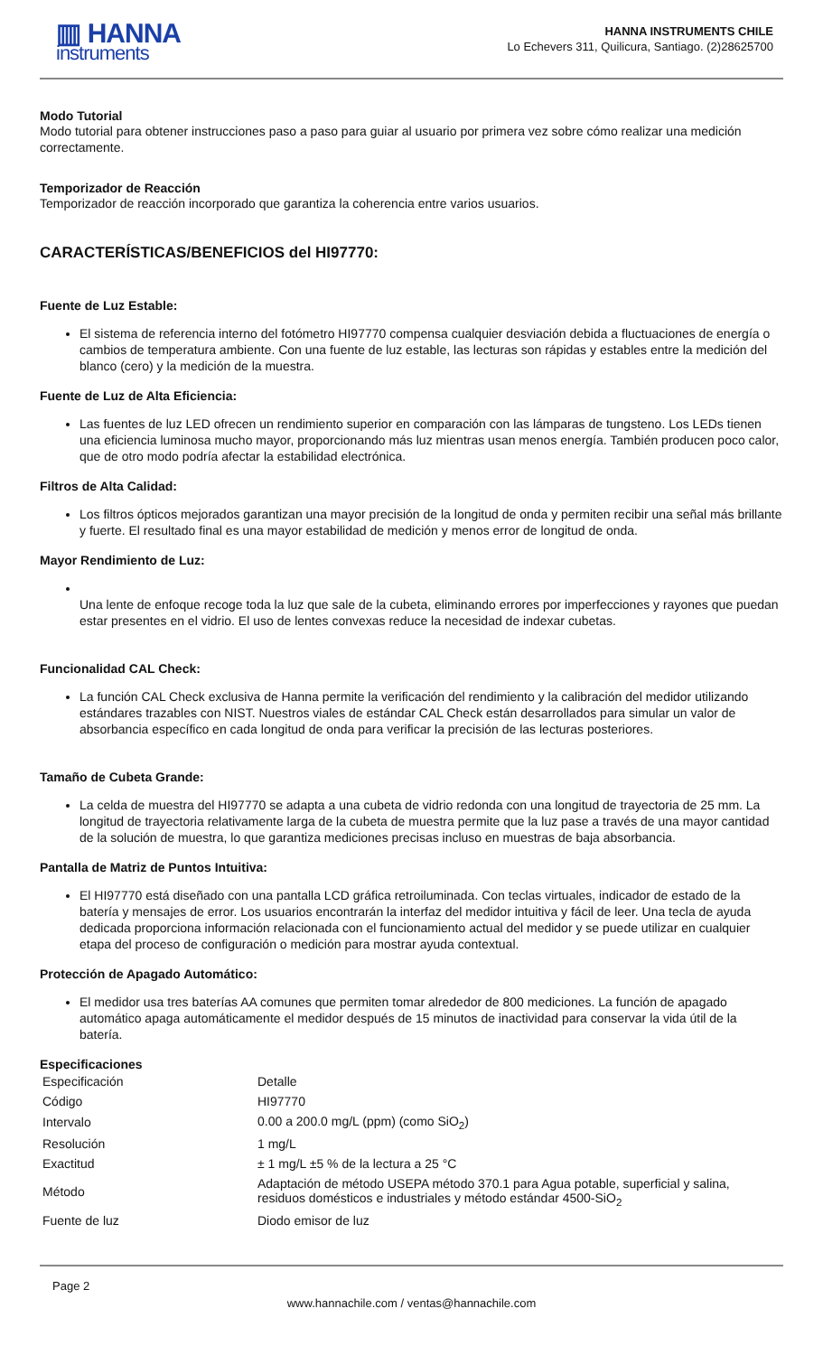▥ HANNA
instruments
HANNA INSTRUMENTS CHILE
Lo Echevers 311, Quilicura, Santiago. (2)28625700
Modo Tutorial
Modo tutorial para obtener instrucciones paso a paso para guiar al usuario por primera vez sobre cómo realizar una medición correctamente.
Temporizador de Reacción
Temporizador de reacción incorporado que garantiza la coherencia entre varios usuarios.
CARACTERÍSTICAS/BENEFICIOS del HI97770:
Fuente de Luz Estable:
El sistema de referencia interno del fotómetro HI97770 compensa cualquier desviación debida a fluctuaciones de energía o cambios de temperatura ambiente. Con una fuente de luz estable, las lecturas son rápidas y estables entre la medición del blanco (cero) y la medición de la muestra.
Fuente de Luz de Alta Eficiencia:
Las fuentes de luz LED ofrecen un rendimiento superior en comparación con las lámparas de tungsteno. Los LEDs tienen una eficiencia luminosa mucho mayor, proporcionando más luz mientras usan menos energía. También producen poco calor, que de otro modo podría afectar la estabilidad electrónica.
Filtros de Alta Calidad:
Los filtros ópticos mejorados garantizan una mayor precisión de la longitud de onda y permiten recibir una señal más brillante y fuerte. El resultado final es una mayor estabilidad de medición y menos error de longitud de onda.
Mayor Rendimiento de Luz:
Una lente de enfoque recoge toda la luz que sale de la cubeta, eliminando errores por imperfecciones y rayones que puedan estar presentes en el vidrio. El uso de lentes convexas reduce la necesidad de indexar cubetas.
Funcionalidad CAL Check:
La función CAL Check exclusiva de Hanna permite la verificación del rendimiento y la calibración del medidor utilizando estándares trazables con NIST. Nuestros viales de estándar CAL Check están desarrollados para simular un valor de absorbancia específico en cada longitud de onda para verificar la precisión de las lecturas posteriores.
Tamaño de Cubeta Grande:
La celda de muestra del HI97770 se adapta a una cubeta de vidrio redonda con una longitud de trayectoria de 25 mm. La longitud de trayectoria relativamente larga de la cubeta de muestra permite que la luz pase a través de una mayor cantidad de la solución de muestra, lo que garantiza mediciones precisas incluso en muestras de baja absorbancia.
Pantalla de Matriz de Puntos Intuitiva:
El HI97770 está diseñado con una pantalla LCD gráfica retroiluminada. Con teclas virtuales, indicador de estado de la batería y mensajes de error. Los usuarios encontrarán la interfaz del medidor intuitiva y fácil de leer. Una tecla de ayuda dedicada proporciona información relacionada con el funcionamiento actual del medidor y se puede utilizar en cualquier etapa del proceso de configuración o medición para mostrar ayuda contextual.
Protección de Apagado Automático:
El medidor usa tres baterías AA comunes que permiten tomar alrededor de 800 mediciones. La función de apagado automático apaga automáticamente el medidor después de 15 minutos de inactividad para conservar la vida útil de la batería.
Especificaciones
| Especificación | Detalle |
| Código | HI97770 |
| Intervalo | 0.00 a 200.0 mg/L (ppm) (como SiO<sub>2</sub>) |
| Resolución | 1 mg/L |
| Exactitud | ± 1 mg/L ±5 % de la lectura a 25 °C |
| Método | Adaptación de método USEPA método 370.1 para Agua potable, superficial y salina, residuos domésticos e industriales y método estándar 4500-SiO<sub>2</sub> |
| Fuente de luz | Diodo emisor de luz |
Page 2
www.hannachile.com / ventas@hannachile.com